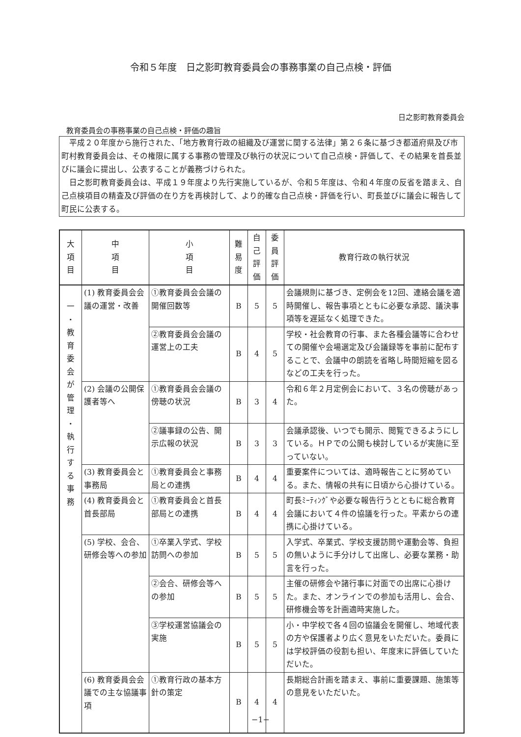令和５年度　日之影町教育委員会の事務事業の自己点検・評価
日之影町教育委員会
教育委員会の事務事業の自己点検・評価の趣旨
平成２０年度から施行された、「地方教育行政の組織及び運営に関する法律」第２６条に基づき都道府県及び市町村教育委員会は、その権限に属する事務の管理及び執行の状況について自己点検・評価して、その結果を首長並びに議会に提出し、公表することが義務づけられた。
日之影町教育委員会は、平成１９年度より先行実施しているが、令和５年度は、令和４年度の反省を踏まえ、自己点検項目の精査及び評価の在り方を再検討して、より的確な自己点検・評価を行い、町長並びに議会に報告して町民に公表する。
| 大 項 目 | 中 項 目 | 小 項 目 | 難 易 度 | 自 己 評 価 | 委 員 評 価 | 教育行政の執行状況 |
| --- | --- | --- | --- | --- | --- | --- |
| 一 ・ 教 育 委 会 が 管 理 ・ 執 行 す る 事 務 | (1) 教育委員会会議の運営・改善 | ①教育委員会会議の開催回数等 | B | 5 | 5 | 会議規則に基づき、定例会を12回、連絡会議を適時開催し、報告事項とともに必要な承認、議決事項等を遅延なく処理できた。 |
| | | ②教育委員会会議の運営上の工夫 | B | 4 | 5 | 学校・社会教育の行事、また各種会議等に合わせての開催や会場選定及び会議録等を事前に配布することで、会議中の朗読を省略し時間短縮を図るなどの工夫を行った。 |
| | (2) 会議の公開保護者等へ | ①教育委員会会議の傍聴の状況 | B | 3 | 4 | 令和６年２月定例会において、３名の傍聴があった。 |
| | | ②議事録の公告、開示広報の状況 | B | 3 | 3 | 会議承認後、いつでも開示、閲覧できるようにしている。ＨＰでの公開も検討しているが実施に至っていない。 |
| | (3) 教育委員会と事務局 | ①教育委員会と事務局との連携 | B | 4 | 4 | 重要案件については、適時報告ことに努めている。また、情報の共有に日頃から心掛けている。 |
| | (4) 教育委員会と首長部局 | ①教育委員会と首長部局との連携 | B | 4 | 4 | 町長ﾐｰﾃｨﾝｸﾞや必要な報告行うとともに総合教育会議において４件の協議を行った。平素からの連携に心掛けている。 |
| | (5) 学校、会合、研修会等への参加 | ①卒業入学式、学校訪問への参加 | B | 5 | 5 | 入学式、卒業式、学校支援訪問や運動会等、負担の無いように手分けして出席し、必要な業務・助言を行った。 |
| | | ②会合、研修会等への参加 | B | 5 | 5 | 主催の研修会や諸行事に対面での出席に心掛けた。また、オンラインでの参加も活用し、会合、研修機会等を計画適時実施した。 |
| | | ③学校運営協議会の実施 | B | 5 | 5 | 小・中学校で各４回の協議会を開催し、地域代表の方や保護者より広く意見をいただいた。委員には学校評価の役割も担い、年度末に評価していただいた。 |
| | (6) 教育委員会会議での主な協議事項 | ①教育行政の基本方針の策定 | B | 4 | 4 | 長期総合計画を踏まえ、事前に重要課題、施策等の意見をいただいた。 |
−1−